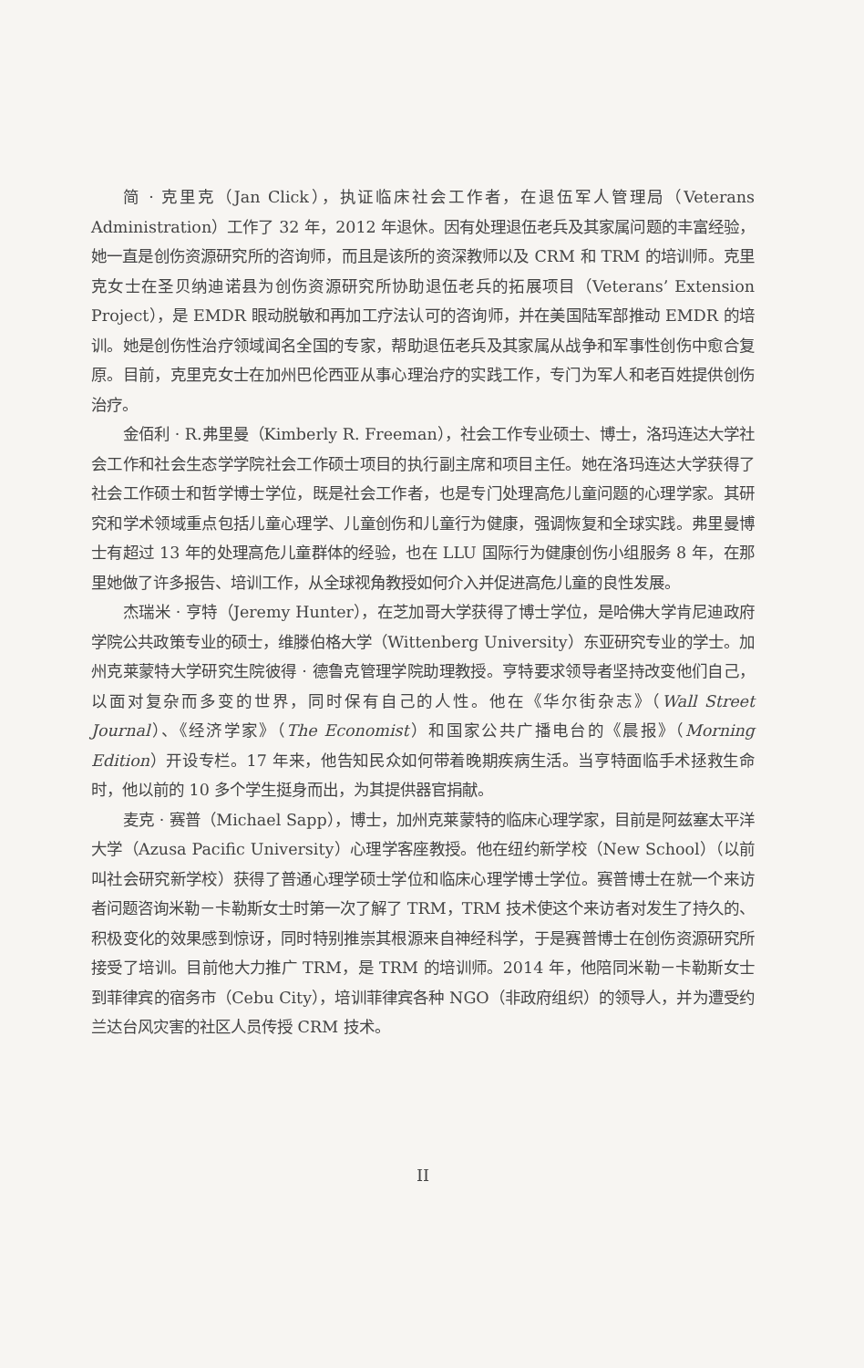简 · 克里克（Jan Click），执证临床社会工作者，在退伍军人管理局（Veterans Administration）工作了 32 年，2012 年退休。因有处理退伍老兵及其家属问题的丰富经验，她一直是创伤资源研究所的咨询师，而且是该所的资深教师以及 CRM 和 TRM 的培训师。克里克女士在圣贝纳迪诺县为创伤资源研究所协助退伍老兵的拓展项目（Veterans’ Extension Project），是 EMDR 眼动脱敏和再加工疗法认可的咨询师，并在美国陆军部推动 EMDR 的培训。她是创伤性治疗领域闻名全国的专家，帮助退伍老兵及其家属从战争和军事性创伤中愈合复原。目前，克里克女士在加州巴伦西亚从事心理治疗的实践工作，专门为军人和老百姓提供创伤治疗。
金佰利 · R.弗里曼（Kimberly R. Freeman），社会工作专业硕士、博士，洛玛连达大学社会工作和社会生态学学院社会工作硕士项目的执行副主席和项目主任。她在洛玛连达大学获得了社会工作硕士和哲学博士学位，既是社会工作者，也是专门处理高危儿童问题的心理学家。其研究和学术领域重点包括儿童心理学、儿童创伤和儿童行为健康，强调恢复和全球实践。弗里曼博士有超过 13 年的处理高危儿童群体的经验，也在 LLU 国际行为健康创伤小组服务 8 年，在那里她做了许多报告、培训工作，从全球视角教授如何介入并促进高危儿童的良性发展。
杰瑞米 · 亨特（Jeremy Hunter），在芝加哥大学获得了博士学位，是哈佛大学肯尼迪政府学院公共政策专业的硕士，维滕伯格大学（Wittenberg University）东亚研究专业的学士。加州克莱蒙特大学研究生院彼得 · 德鲁克管理学院助理教授。亨特要求领导者坚持改变他们自己，以面对复杂而多变的世界，同时保有自己的人性。他在《华尔街杂志》（Wall Street Journal）、《经济学家》（The Economist）和国家公共广播电台的《晨报》（Morning Edition）开设专栏。17 年来，他告知民众如何带着晚期疾病生活。当亨特面临手术拯救生命时，他以前的 10 多个学生挺身而出，为其提供器官捐献。
麦克 · 赛普（Michael Sapp），博士，加州克莱蒙特的临床心理学家，目前是阿兹塞太平洋大学（Azusa Pacific University）心理学客座教授。他在纽约新学校（New School）（以前叫社会研究新学校）获得了普通心理学硕士学位和临床心理学博士学位。赛普博士在就一个来访者问题咨询米勒－卡勒斯女士时第一次了解了 TRM，TRM 技术使这个来访者对发生了持久的、积极变化的效果感到惊讶，同时特别推崇其根源来自神经科学，于是赛普博士在创伤资源研究所接受了培训。目前他大力推广 TRM，是 TRM 的培训师。2014 年，他陪同米勒－卡勒斯女士到菲律宾的宿务市（Cebu City），培训菲律宾各种 NGO（非政府组织）的领导人，并为遭受约兰达台风灾害的社区人员传授 CRM 技术。
II